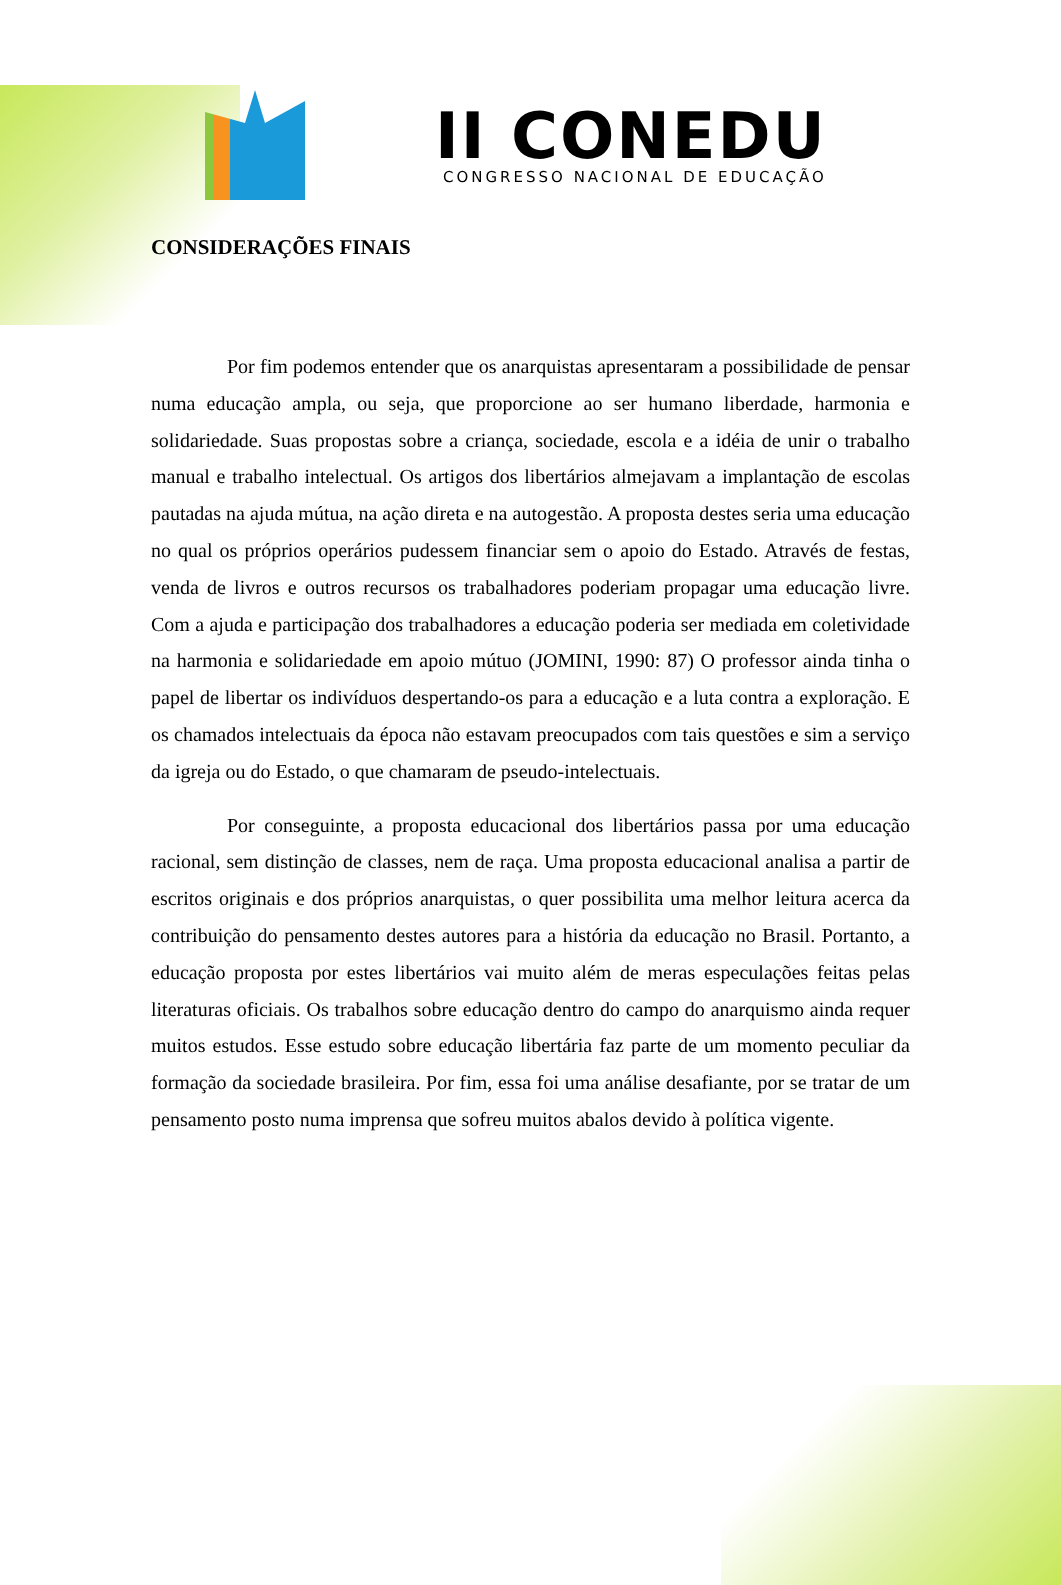II CONEDU
CONGRESSO NACIONAL DE EDUCAÇÃO
CONSIDERAÇÕES FINAIS
Por fim podemos entender que os anarquistas apresentaram a possibilidade de pensar numa educação ampla, ou seja, que proporcione ao ser humano liberdade, harmonia e solidariedade. Suas propostas sobre a criança, sociedade, escola e a idéia de unir o trabalho manual e trabalho intelectual. Os artigos dos libertários almejavam a implantação de escolas pautadas na ajuda mútua, na ação direta e na autogestão. A proposta destes seria uma educação no qual os próprios operários pudessem financiar sem o apoio do Estado. Através de festas, venda de livros e outros recursos os trabalhadores poderiam propagar uma educação livre. Com a ajuda e participação dos trabalhadores a educação poderia ser mediada em coletividade na harmonia e solidariedade em apoio mútuo (JOMINI, 1990: 87) O professor ainda tinha o papel de libertar os indivíduos despertando-os para a educação e a luta contra a exploração. E os chamados intelectuais da época não estavam preocupados com tais questões e sim a serviço da igreja ou do Estado, o que chamaram de pseudo-intelectuais.
Por conseguinte, a proposta educacional dos libertários passa por uma educação racional, sem distinção de classes, nem de raça. Uma proposta educacional analisa a partir de escritos originais e dos próprios anarquistas, o quer possibilita uma melhor leitura acerca da contribuição do pensamento destes autores para a história da educação no Brasil. Portanto, a educação proposta por estes libertários vai muito além de meras especulações feitas pelas literaturas oficiais. Os trabalhos sobre educação dentro do campo do anarquismo ainda requer muitos estudos. Esse estudo sobre educação libertária faz parte de um momento peculiar da formação da sociedade brasileira. Por fim, essa foi uma análise desafiante, por se tratar de um pensamento posto numa imprensa que sofreu muitos abalos devido à política vigente.